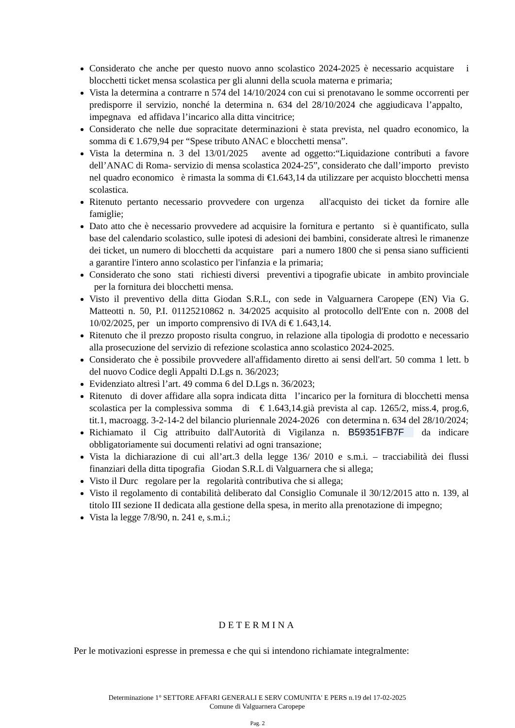Considerato che anche per questo nuovo anno scolastico 2024-2025 è necessario acquistare i blocchetti ticket mensa scolastica per gli alunni della scuola materna e primaria;
Vista la determina a contrarre n 574 del 14/10/2024 con cui si prenotavano le somme occorrenti per predisporre il servizio, nonché la determina n. 634 del 28/10/2024 che aggiudicava l’appalto, impegnava ed affidava l’incarico alla ditta vincitrice;
Considerato che nelle due sopracitate determinazioni è stata prevista, nel quadro economico, la somma di € 1.679,94 per “Spese tributo ANAC e blocchetti mensa”.
Vista la determina n. 3 del 13/01/2025 avente ad oggetto:“Liquidazione contributi a favore dell’ANAC di Roma- servizio di mensa scolastica 2024-25”, considerato che dall’importo previsto nel quadro economico è rimasta la somma di €1.643,14 da utilizzare per acquisto blocchetti mensa scolastica.
Ritenuto pertanto necessario provvedere con urgenza all'acquisto dei ticket da fornire alle famiglie;
Dato atto che è necessario provvedere ad acquisire la fornitura e pertanto si è quantificato, sulla base del calendario scolastico, sulle ipotesi di adesioni dei bambini, considerate altresì le rimanenze dei ticket, un numero di blocchetti da acquistare pari a numero 1800 che si pensa siano sufficienti a garantire l'intero anno scolastico per l'infanzia e la primaria;
Considerato che sono stati richiesti diversi preventivi a tipografie ubicate in ambito provinciale per la fornitura dei blocchetti mensa.
Visto il preventivo della ditta Giodan S.R.L, con sede in Valguarnera Caropepe (EN) Via G. Matteotti n. 50, P.I. 01125210862 n. 34/2025 acquisito al protocollo dell'Ente con n. 2008 del 10/02/2025, per un importo comprensivo di IVA di € 1.643,14.
Ritenuto che il prezzo proposto risulta congruo, in relazione alla tipologia di prodotto e necessario alla prosecuzione del servizio di refezione scolastica anno scolastico 2024-2025.
Considerato che è possibile provvedere all'affidamento diretto ai sensi dell'art. 50 comma 1 lett. b del nuovo Codice degli Appalti D.Lgs n. 36/2023;
Evidenziato altresì l’art. 49 comma 6 del D.Lgs n. 36/2023;
Ritenuto di dover affidare alla sopra indicata ditta l’incarico per la fornitura di blocchetti mensa scolastica per la complessiva somma di € 1.643,14.già prevista al cap. 1265/2, miss.4, prog.6, tit.1, macroagg. 3-2-14-2 del bilancio pluriennale 2024-2026 con determina n. 634 del 28/10/2024;
Richiamato il Cig attribuito dall'Autorità di Vigilanza n. B59351FB7F da indicare obbligatoriamente sui documenti relativi ad ogni transazione;
Vista la dichiarazione di cui all’art.3 della legge 136/ 2010 e s.m.i. – tracciabilità dei flussi finanziari della ditta tipografia Giodan S.R.L di Valguarnera che si allega;
Visto il Durc regolare per la regolarità contributiva che si allega;
Visto il regolamento di contabilità deliberato dal Consiglio Comunale il 30/12/2015 atto n. 139, al titolo III sezione II dedicata alla gestione della spesa, in merito alla prenotazione di impegno;
Vista la legge 7/8/90, n. 241 e, s.m.i.;
DETERMINA
Per le motivazioni espresse in premessa e che qui si intendono richiamate integralmente:
Determinazione 1° SETTORE AFFARI GENERALI E SERV COMUNITA' E PERS n.19 del 17-02-2025
Comune di Valguarnera Caropepe
Pag. 2